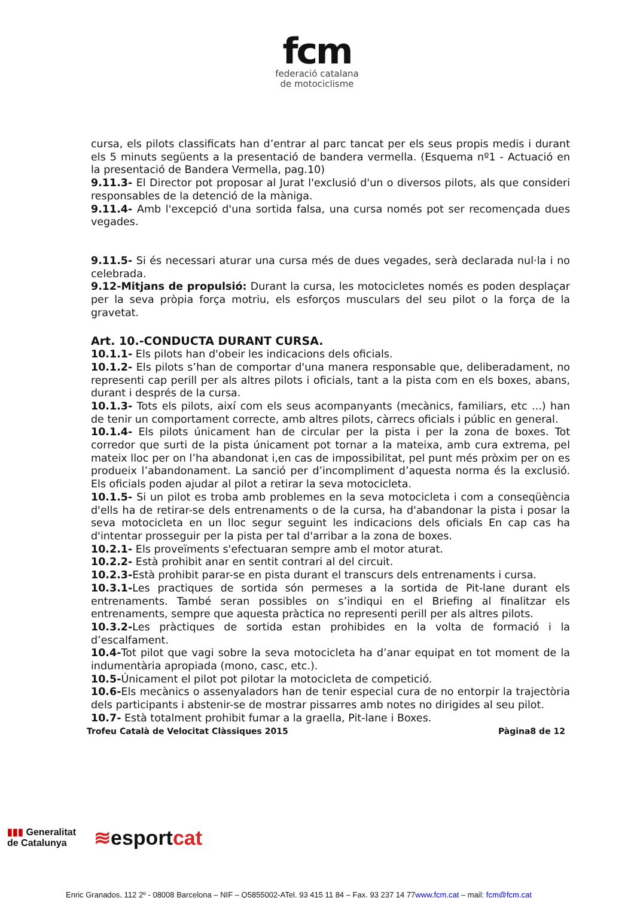fcm
federació catalana
de motociclisme
cursa, els pilots classificats han d’entrar al parc tancat per els seus propis medis i durant els 5 minuts següents a la presentació de bandera vermella. (Esquema nº1 - Actuació en la presentació de Bandera Vermella, pag.10)
9.11.3- El Director pot proposar al Jurat l'exclusió d'un o diversos pilots, als que consideri responsables de la detenció de la màniga.
9.11.4- Amb l'excepció d'una sortida falsa, una cursa només pot ser recomençada dues vegades.
9.11.5- Si és necessari aturar una cursa més de dues vegades, serà declarada nul·la i no celebrada.
9.12-Mitjans de propulsió: Durant la cursa, les motocicletes només es poden desplaçar per la seva pròpia força motriu, els esforços musculars del seu pilot o la força de la gravetat.
Art. 10.-CONDUCTA DURANT CURSA.
10.1.1- Els pilots han d'obeir les indicacions dels oficials.
10.1.2- Els pilots s’han de comportar d'una manera responsable que, deliberadament, no representi cap perill per als altres pilots i oficials, tant a la pista com en els boxes, abans, durant i després de la cursa.
10.1.3- Tots els pilots, així com els seus acompanyants (mecànics, familiars, etc ...) han de tenir un comportament correcte, amb altres pilots, càrrecs oficials i públic en general.
10.1.4- Els pilots únicament han de circular per la pista i per la zona de boxes. Tot corredor que surti de la pista únicament pot tornar a la mateixa, amb cura extrema, pel mateix lloc per on l’ha abandonat i,en cas de impossibilitat, pel punt més pròxim per on es produeix l’abandonament. La sanció per d’incompliment d’aquesta norma és la exclusió. Els oficials poden ajudar al pilot a retirar la seva motocicleta.
10.1.5- Si un pilot es troba amb problemes en la seva motocicleta i com a conseqüència d'ells ha de retirar-se dels entrenaments o de la cursa, ha d'abandonar la pista i posar la seva motocicleta en un lloc segur seguint les indicacions dels oficials En cap cas ha d'intentar prosseguir per la pista per tal d'arribar a la zona de boxes.
10.2.1- Els proveïments s'efectuaran sempre amb el motor aturat.
10.2.2- Està prohibit anar en sentit contrari al del circuit.
10.2.3-Està prohibit parar-se en pista durant el transcurs dels entrenaments i cursa.
10.3.1-Les practiques de sortida són permeses a la sortida de Pit-lane durant els entrenaments. També seran possibles on s’indiqui en el Briefing al finalitzar els entrenaments, sempre que aquesta pràctica no representi perill per als altres pilots.
10.3.2-Les pràctiques de sortida estan prohibides en la volta de formació i la d’escalfament.
10.4-Tot pilot que vagi sobre la seva motocicleta ha d’anar equipat en tot moment de la indumentària apropiada (mono, casc, etc.).
10.5-Únicament el pilot pot pilotar la motocicleta de competició.
10.6-Els mecànics o assenyaladors han de tenir especial cura de no entorpir la trajectòria dels participants i abstenir-se de mostrar pissarres amb notes no dirigides al seu pilot.
10.7- Està totalment prohibit fumar a la graella, Pit-lane i Boxes.
Trofeu Català de Velocitat Clàssiques 2015 Pàgina8 de 12
▮▮▮ Generalitat
de Catalunya
≋esportcat
Enric Granados, 112 2º - 08008 Barcelona – NIF – Q5855002-ATel. 93 415 11 84 – Fax. 93 237 14 77www.fcm.cat – mail: fcm@fcm.cat